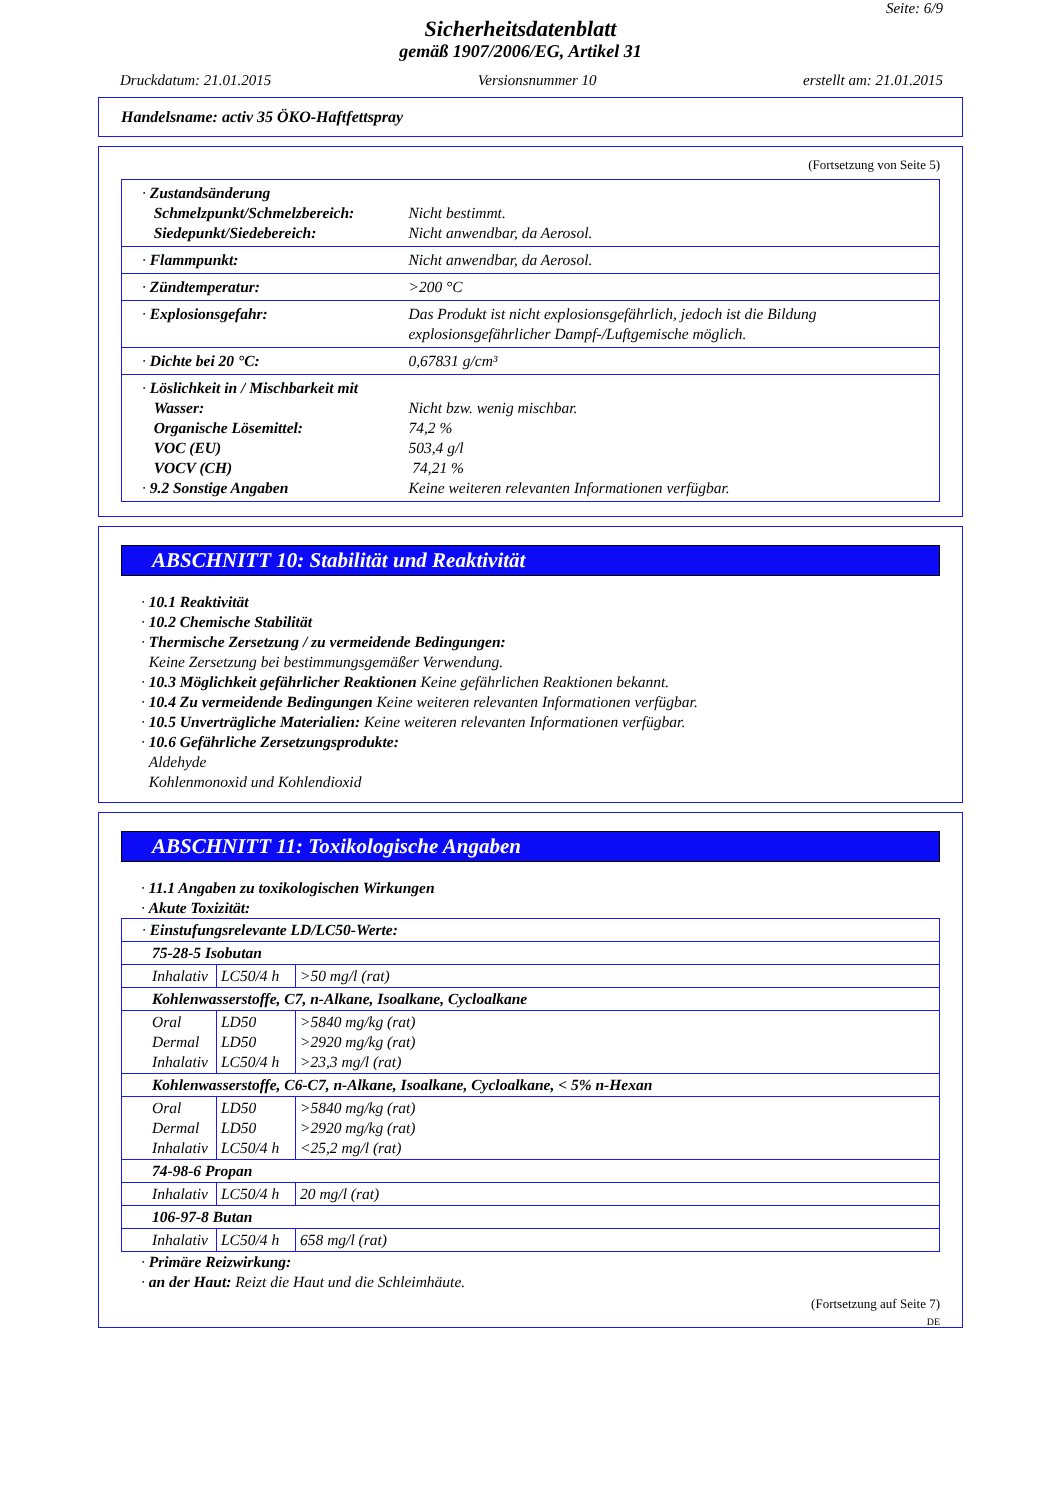Seite: 6/9
Sicherheitsdatenblatt
gemäß 1907/2006/EG, Artikel 31
Druckdatum: 21.01.2015 Versionsnummer 10 erstellt am: 21.01.2015
Handelsname: activ 35 ÖKO-Haftfettspray
(Fortsetzung von Seite 5)
| · Zustandsänderung Schmelzpunkt/Schmelzbereich: Siedepunkt/Siedebereich: | Nicht bestimmt. Nicht anwendbar, da Aerosol. |
| · Flammpunkt: | Nicht anwendbar, da Aerosol. |
| · Zündtemperatur: | >200 °C |
| · Explosionsgefahr: | Das Produkt ist nicht explosionsgefährlich, jedoch ist die Bildung explosionsgefährlicher Dampf-/Luftgemische möglich. |
| · Dichte bei 20 °C: | 0,67831 g/cm³ |
| · Löslichkeit in / Mischbarkeit mit Wasser: Organische Lösemittel: VOC (EU) VOCV (CH) · 9.2 Sonstige Angaben | Nicht bzw. wenig mischbar. 74,2 % 503,4 g/l 74,21 % Keine weiteren relevanten Informationen verfügbar. |
ABSCHNITT 10: Stabilität und Reaktivität
· 10.1 Reaktivität
· 10.2 Chemische Stabilität
· Thermische Zersetzung / zu vermeidende Bedingungen:
Keine Zersetzung bei bestimmungsgemäßer Verwendung.
· 10.3 Möglichkeit gefährlicher Reaktionen Keine gefährlichen Reaktionen bekannt.
· 10.4 Zu vermeidende Bedingungen Keine weiteren relevanten Informationen verfügbar.
· 10.5 Unverträgliche Materialien: Keine weiteren relevanten Informationen verfügbar.
· 10.6 Gefährliche Zersetzungsprodukte:
Aldehyde
Kohlenmonoxid und Kohlendioxid
ABSCHNITT 11: Toxikologische Angaben
· 11.1 Angaben zu toxikologischen Wirkungen
· Akute Toxizität:
| · Einstufungsrelevante LD/LC50-Werte: | | |
| 75-28-5 Isobutan | | |
| Inhalativ | LC50/4 h | >50 mg/l (rat) |
| Kohlenwasserstoffe, C7, n-Alkane, Isoalkane, Cycloalkane | | |
| Oral Dermal Inhalativ | LD50 LD50 LC50/4 h | >5840 mg/kg (rat) >2920 mg/kg (rat) >23,3 mg/l (rat) |
| Kohlenwasserstoffe, C6-C7, n-Alkane, Isoalkane, Cycloalkane, < 5% n-Hexan | | |
| Oral Dermal Inhalativ | LD50 LD50 LC50/4 h | >5840 mg/kg (rat) >2920 mg/kg (rat) <25,2 mg/l (rat) |
| 74-98-6 Propan | | |
| Inhalativ | LC50/4 h | 20 mg/l (rat) |
| 106-97-8 Butan | | |
| Inhalativ | LC50/4 h | 658 mg/l (rat) |
· Primäre Reizwirkung:
· an der Haut: Reizt die Haut und die Schleimhäute.
(Fortsetzung auf Seite 7)
DE